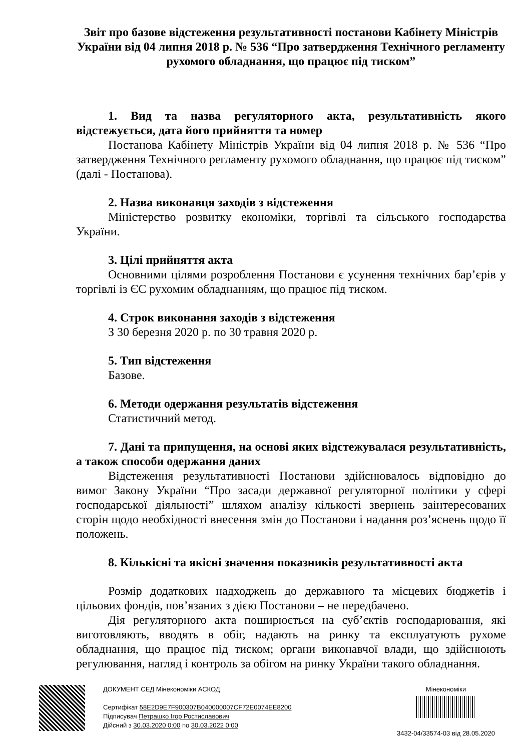Звіт про базове відстеження результативності постанови Кабінету Міністрів України від 04 липня 2018 р. № 536 “Про затвердження Технічного регламенту рухомого обладнання, що працює під тиском”
1. Вид та назва регуляторного акта, результативність якого відстежується, дата його прийняття та номер
Постанова Кабінету Міністрів України від 04 липня 2018 р. № 536 “Про затвердження Технічного регламенту рухомого обладнання, що працює під тиском” (далі - Постанова).
2. Назва виконавця заходів з відстеження
Міністерство розвитку економіки, торгівлі та сільського господарства України.
3. Цілі прийняття акта
Основними цілями розроблення Постанови є усунення технічних бар’єрів у торгівлі із ЄС рухомим обладнанням, що працює під тиском.
4. Строк виконання заходів з відстеження
З 30 березня 2020 р. по 30 травня 2020 р.
5. Тип відстеження
Базове.
6. Методи одержання результатів відстеження
Статистичний метод.
7. Дані та припущення, на основі яких відстежувалася результативність, а також способи одержання даних
Відстеження результативності Постанови здійснювалось відповідно до вимог Закону України “Про засади державної регуляторної політики у сфері господарської діяльності” шляхом аналізу кількості звернень заінтересованих сторін щодо необхідності внесення змін до Постанови і надання роз’яснень щодо її положень.
8. Кількісні та якісні значення показників результативності акта
Розмір додаткових надходжень до державного та місцевих бюджетів і цільових фондів, пов’язаних з дією Постанови – не передбачено.
Дія регуляторного акта поширюється на суб’єктів господарювання, які виготовляють, вводять в обіг, надають на ринку та експлуатують рухоме обладнання, що працює під тиском; органи виконавчої влади, що здійснюють регулювання, нагляд і контроль за обігом на ринку України такого обладнання.
ДОКУМЕНТ СЕД Мінекономіки АСКОД
Сертифікат 58E2D9E7F900307B040000007CF72E0074EE8200
Підписувач Петрашко Ігор Ростиславович
Дійсний з 30.03.2020 0:00 по 30.03.2022 0:00
Мінекономіки
3432-04/33574-03 від 28.05.2020